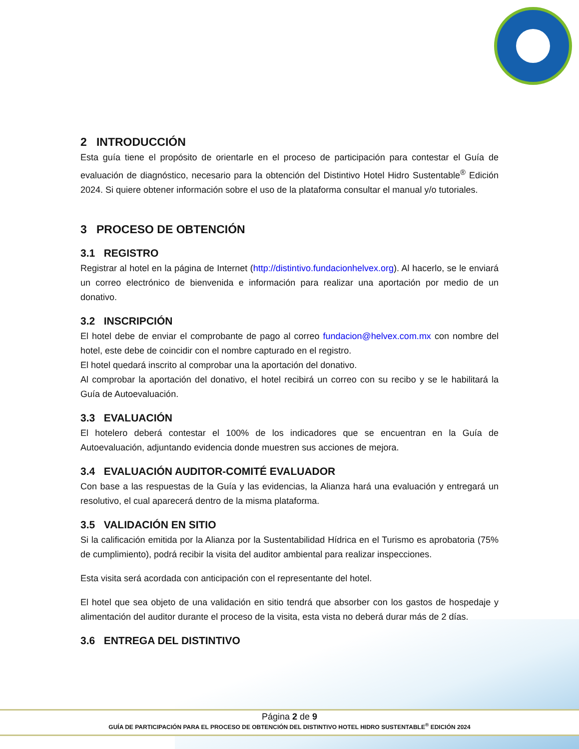2 INTRODUCCIÓN
Esta guía tiene el propósito de orientarle en el proceso de participación para contestar el Guía de evaluación de diagnóstico, necesario para la obtención del Distintivo Hotel Hidro Sustentable<sup>®</sup> Edición 2024. Si quiere obtener información sobre el uso de la plataforma consultar el manual y/o tutoriales.
3 PROCESO DE OBTENCIÓN
3.1 REGISTRO
Registrar al hotel en la página de Internet (http://distintivo.fundacionhelvex.org). Al hacerlo, se le enviará un correo electrónico de bienvenida e información para realizar una aportación por medio de un donativo.
3.2 INSCRIPCIÓN
El hotel debe de enviar el comprobante de pago al correo fundacion@helvex.com.mx con nombre del hotel, este debe de coincidir con el nombre capturado en el registro.
El hotel quedará inscrito al comprobar una la aportación del donativo.
Al comprobar la aportación del donativo, el hotel recibirá un correo con su recibo y se le habilitará la Guía de Autoevaluación.
3.3 EVALUACIÓN
El hotelero deberá contestar el 100% de los indicadores que se encuentran en la Guía de Autoevaluación, adjuntando evidencia donde muestren sus acciones de mejora.
3.4 EVALUACIÓN AUDITOR-COMITÉ EVALUADOR
Con base a las respuestas de la Guía y las evidencias, la Alianza hará una evaluación y entregará un resolutivo, el cual aparecerá dentro de la misma plataforma.
3.5 VALIDACIÓN EN SITIO
Si la calificación emitida por la Alianza por la Sustentabilidad Hídrica en el Turismo es aprobatoria (75% de cumplimiento), podrá recibir la visita del auditor ambiental para realizar inspecciones.
Esta visita será acordada con anticipación con el representante del hotel.
El hotel que sea objeto de una validación en sitio tendrá que absorber con los gastos de hospedaje y alimentación del auditor durante el proceso de la visita, esta vista no deberá durar más de 2 días.
3.6 ENTREGA DEL DISTINTIVO
Página 2 de 9
GUÍA DE PARTICIPACIÓN PARA EL PROCESO DE OBTENCIÓN DEL DISTINTIVO HOTEL HIDRO SUSTENTABLE<sup>®</sup> EDICIÓN 2024